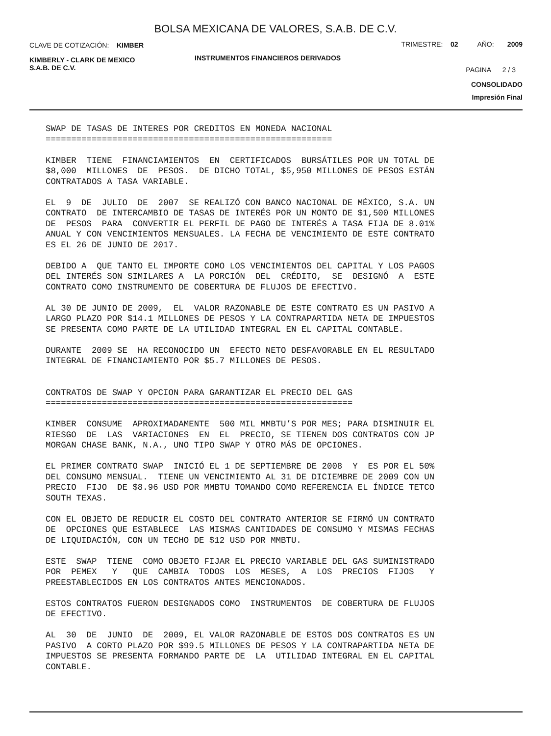BOLSA MEXICANA DE VALORES, S.A.B. DE C.V.
CLAVE DE COTIZACIÓN: KIMBER
TRIMESTRE: 02 AÑO: 2009
KIMBERLY - CLARK DE MEXICO
S.A.B. DE C.V.
INSTRUMENTOS FINANCIEROS DERIVADOS
PAGINA 2 / 3
CONSOLIDADO
Impresión Final
SWAP DE TASAS DE INTERES POR CREDITOS EN MONEDA NACIONAL ========================================================
KIMBER TIENE FINANCIAMIENTOS EN CERTIFICADOS BURSÁTILES POR UN TOTAL DE $8,000 MILLONES DE PESOS. DE DICHO TOTAL, $5,950 MILLONES DE PESOS ESTÁN CONTRATADOS A TASA VARIABLE.
EL 9 DE JULIO DE 2007 SE REALIZÓ CON BANCO NACIONAL DE MÉXICO, S.A. UN CONTRATO DE INTERCAMBIO DE TASAS DE INTERÉS POR UN MONTO DE $1,500 MILLONES DE PESOS PARA CONVERTIR EL PERFIL DE PAGO DE INTERÉS A TASA FIJA DE 8.01% ANUAL Y CON VENCIMIENTOS MENSUALES. LA FECHA DE VENCIMIENTO DE ESTE CONTRATO ES EL 26 DE JUNIO DE 2017.
DEBIDO A QUE TANTO EL IMPORTE COMO LOS VENCIMIENTOS DEL CAPITAL Y LOS PAGOS DEL INTERÉS SON SIMILARES A LA PORCIÓN DEL CRÉDITO, SE DESIGNÓ A ESTE CONTRATO COMO INSTRUMENTO DE COBERTURA DE FLUJOS DE EFECTIVO.
AL 30 DE JUNIO DE 2009, EL VALOR RAZONABLE DE ESTE CONTRATO ES UN PASIVO A LARGO PLAZO POR $14.1 MILLONES DE PESOS Y LA CONTRAPARTIDA NETA DE IMPUESTOS SE PRESENTA COMO PARTE DE LA UTILIDAD INTEGRAL EN EL CAPITAL CONTABLE.
DURANTE 2009 SE HA RECONOCIDO UN EFECTO NETO DESFAVORABLE EN EL RESULTADO INTEGRAL DE FINANCIAMIENTO POR $5.7 MILLONES DE PESOS.
CONTRATOS DE SWAP Y OPCION PARA GARANTIZAR EL PRECIO DEL GAS ============================================================
KIMBER CONSUME APROXIMADAMENTE 500 MIL MMBTU’S POR MES; PARA DISMINUIR EL RIESGO DE LAS VARIACIONES EN EL PRECIO, SE TIENEN DOS CONTRATOS CON JP MORGAN CHASE BANK, N.A., UNO TIPO SWAP Y OTRO MÁS DE OPCIONES.
EL PRIMER CONTRATO SWAP INICIÓ EL 1 DE SEPTIEMBRE DE 2008 Y ES POR EL 50% DEL CONSUMO MENSUAL. TIENE UN VENCIMIENTO AL 31 DE DICIEMBRE DE 2009 CON UN PRECIO FIJO DE $8.96 USD POR MMBTU TOMANDO COMO REFERENCIA EL ÍNDICE TETCO SOUTH TEXAS.
CON EL OBJETO DE REDUCIR EL COSTO DEL CONTRATO ANTERIOR SE FIRMÓ UN CONTRATO DE OPCIONES QUE ESTABLECE LAS MISMAS CANTIDADES DE CONSUMO Y MISMAS FECHAS DE LIQUIDACIÓN, CON UN TECHO DE $12 USD POR MMBTU.
ESTE SWAP TIENE COMO OBJETO FIJAR EL PRECIO VARIABLE DEL GAS SUMINISTRADO POR PEMEX Y QUE CAMBIA TODOS LOS MESES, A LOS PRECIOS FIJOS Y PREESTABLECIDOS EN LOS CONTRATOS ANTES MENCIONADOS.
ESTOS CONTRATOS FUERON DESIGNADOS COMO INSTRUMENTOS DE COBERTURA DE FLUJOS DE EFECTIVO.
AL 30 DE JUNIO DE 2009, EL VALOR RAZONABLE DE ESTOS DOS CONTRATOS ES UN PASIVO A CORTO PLAZO POR $99.5 MILLONES DE PESOS Y LA CONTRAPARTIDA NETA DE IMPUESTOS SE PRESENTA FORMANDO PARTE DE LA UTILIDAD INTEGRAL EN EL CAPITAL CONTABLE.